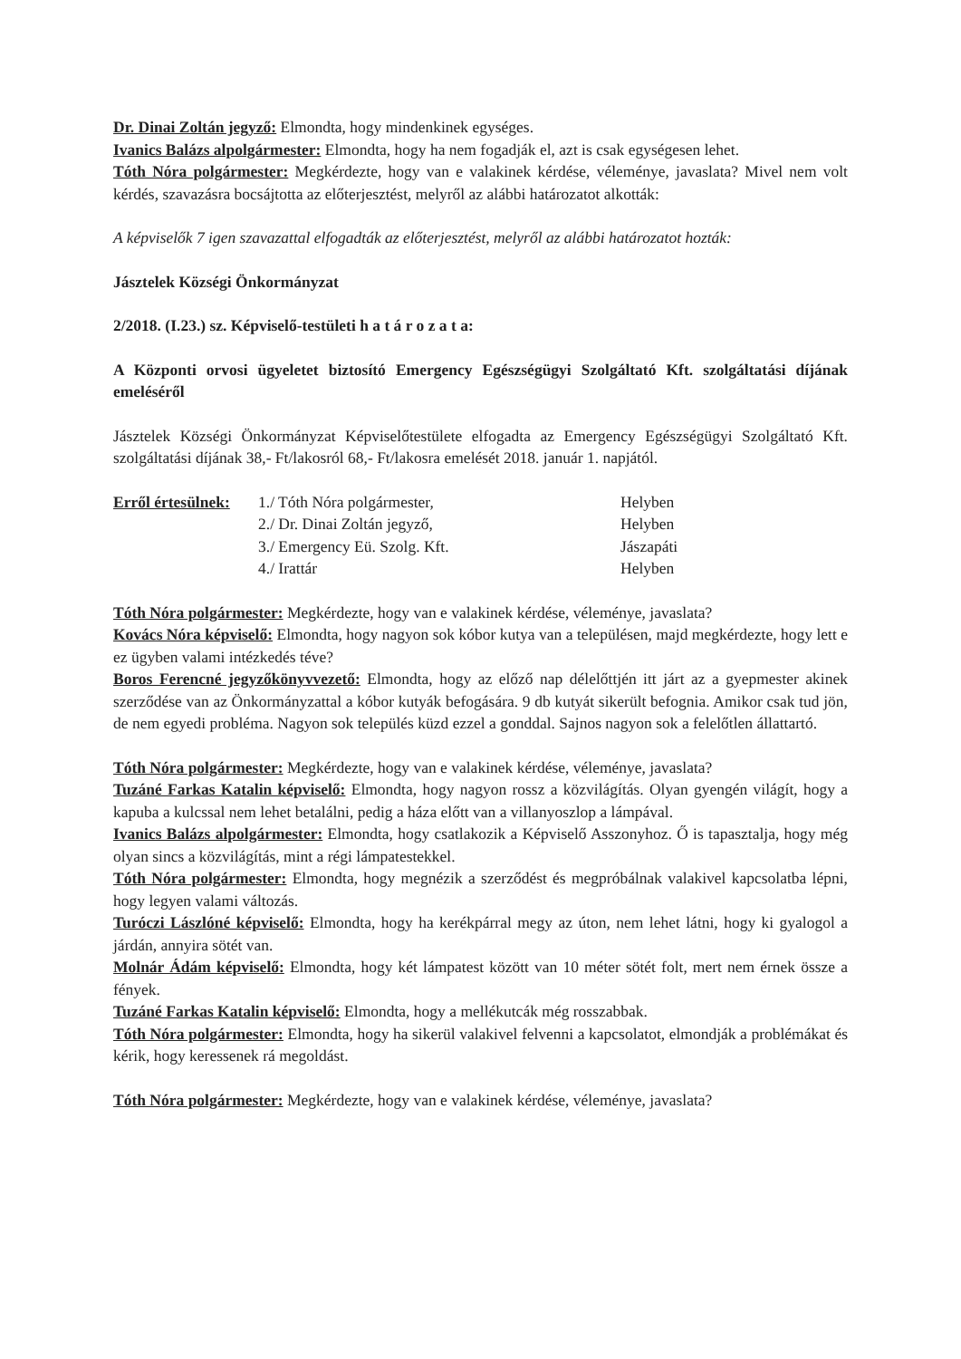Dr. Dinai Zoltán jegyző: Elmondta, hogy mindenkinek egységes.
Ivanics Balázs alpolgármester: Elmondta, hogy ha nem fogadják el, azt is csak egységesen lehet.
Tóth Nóra polgármester: Megkérdezte, hogy van e valakinek kérdése, véleménye, javaslata? Mivel nem volt kérdés, szavazásra bocsájtotta az előterjesztést, melyről az alábbi határozatot alkották:
A képviselők 7 igen szavazattal elfogadták az előterjesztést, melyről az alábbi határozatot hozták:
Jásztelek Községi Önkormányzat
2/2018. (I.23.) sz. Képviselő-testületi h a t á r o z a t a:
A Központi orvosi ügyeletet biztosító Emergency Egészségügyi Szolgáltató Kft. szolgáltatási díjának emeléséről
Jásztelek Községi Önkormányzat Képviselőtestülete elfogadta az Emergency Egészségügyi Szolgáltató Kft. szolgáltatási díjának 38,- Ft/lakosról 68,- Ft/lakosra emelését 2018. január 1. napjától.
Erről értesülnek:
1./ Tóth Nóra polgármester,
Helyben
2./ Dr. Dinai Zoltán jegyző,
Helyben
3./ Emergency Eü. Szolg. Kft.
Jászapáti
4./ Irattár
Helyben
Tóth Nóra polgármester: Megkérdezte, hogy van e valakinek kérdése, véleménye, javaslata?
Kovács Nóra képviselő: Elmondta, hogy nagyon sok kóbor kutya van a településen, majd megkérdezte, hogy lett e ez ügyben valami intézkedés téve?
Boros Ferencné jegyzőkönyvvezető: Elmondta, hogy az előző nap délelőttjén itt járt az a gyepmester akinek szerződése van az Önkormányzattal a kóbor kutyák befogására. 9 db kutyát sikerült befognia. Amikor csak tud jön, de nem egyedi probléma. Nagyon sok település küzd ezzel a gonddal. Sajnos nagyon sok a felelőtlen állattartó.
Tóth Nóra polgármester: Megkérdezte, hogy van e valakinek kérdése, véleménye, javaslata?
Tuzáné Farkas Katalin képviselő: Elmondta, hogy nagyon rossz a közvilágítás. Olyan gyengén világít, hogy a kapuba a kulcssal nem lehet betalálni, pedig a háza előtt van a villanyoszlop a lámpával.
Ivanics Balázs alpolgármester: Elmondta, hogy csatlakozik a Képviselő Asszonyhoz. Ő is tapasztalja, hogy még olyan sincs a közvilágítás, mint a régi lámpatestekkel.
Tóth Nóra polgármester: Elmondta, hogy megnézik a szerződést és megpróbálnak valakivel kapcsolatba lépni, hogy legyen valami változás.
Turóczi Lászlóné képviselő: Elmondta, hogy ha kerékpárral megy az úton, nem lehet látni, hogy ki gyalogol a járdán, annyira sötét van.
Molnár Ádám képviselő: Elmondta, hogy két lámpatest között van 10 méter sötét folt, mert nem érnek össze a fények.
Tuzáné Farkas Katalin képviselő: Elmondta, hogy a mellékutcák még rosszabbak.
Tóth Nóra polgármester: Elmondta, hogy ha sikerül valakivel felvenni a kapcsolatot, elmondják a problémákat és kérik, hogy keressenek rá megoldást.
Tóth Nóra polgármester: Megkérdezte, hogy van e valakinek kérdése, véleménye, javaslata?